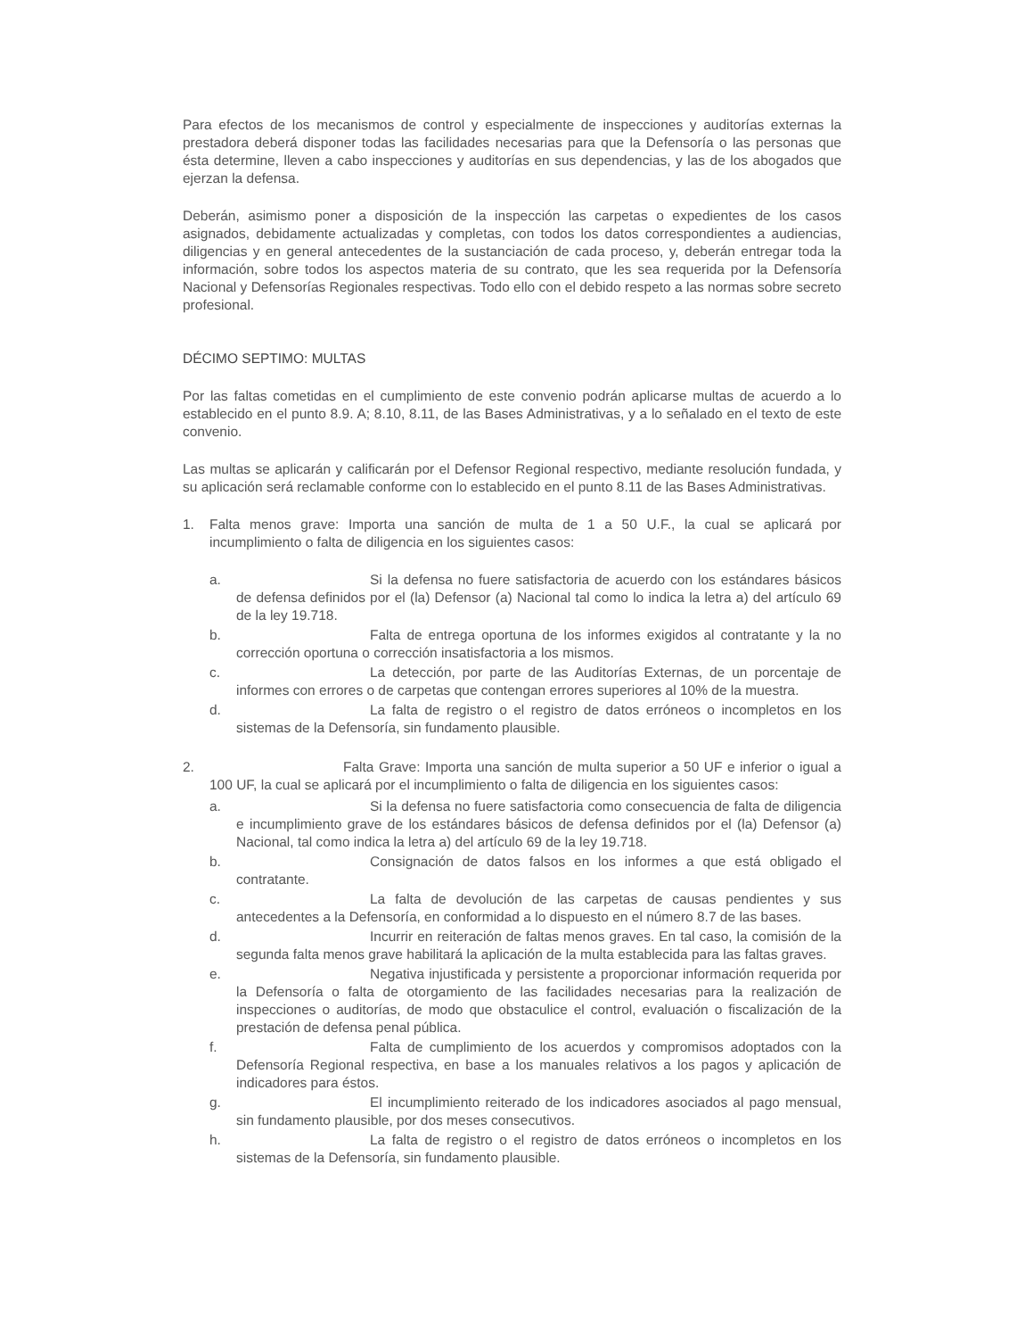Para efectos de los mecanismos de control y especialmente de inspecciones y auditorías externas la prestadora deberá disponer todas las facilidades necesarias para que la Defensoría o las personas que ésta determine, lleven a cabo inspecciones y auditorías en sus dependencias, y las de los abogados que ejerzan la defensa.
Deberán, asimismo poner a disposición de la inspección las carpetas o expedientes de los casos asignados, debidamente actualizadas y completas, con todos los datos correspondientes a audiencias, diligencias y en general antecedentes de la sustanciación de cada proceso, y, deberán entregar toda la información, sobre todos los aspectos materia de su contrato, que les sea requerida por la Defensoría Nacional y Defensorías Regionales respectivas. Todo ello con el debido respeto a las normas sobre secreto profesional.
DÉCIMO SEPTIMO: MULTAS
Por las faltas cometidas en el cumplimiento de este convenio podrán aplicarse multas de acuerdo a lo establecido en el punto 8.9. A; 8.10, 8.11, de las Bases Administrativas, y a lo señalado en el texto de este convenio.
Las multas se aplicarán y calificarán por el Defensor Regional respectivo, mediante resolución fundada, y su aplicación será reclamable conforme con lo establecido en el punto 8.11 de las Bases Administrativas.
1. Falta menos grave: Importa una sanción de multa de 1 a 50 U.F., la cual se aplicará por incumplimiento o falta de diligencia en los siguientes casos:
a. Si la defensa no fuere satisfactoria de acuerdo con los estándares básicos de defensa definidos por el (la) Defensor (a) Nacional tal como lo indica la letra a) del artículo 69 de la ley 19.718.
b. Falta de entrega oportuna de los informes exigidos al contratante y la no corrección oportuna o corrección insatisfactoria a los mismos.
c. La detección, por parte de las Auditorías Externas, de un porcentaje de informes con errores o de carpetas que contengan errores superiores al 10% de la muestra.
d. La falta de registro o el registro de datos erróneos o incompletos en los sistemas de la Defensoría, sin fundamento plausible.
2. Falta Grave: Importa una sanción de multa superior a 50 UF e inferior o igual a 100 UF, la cual se aplicará por el incumplimiento o falta de diligencia en los siguientes casos:
a. Si la defensa no fuere satisfactoria como consecuencia de falta de diligencia e incumplimiento grave de los estándares básicos de defensa definidos por el (la) Defensor (a) Nacional, tal como indica la letra a) del artículo 69 de la ley 19.718.
b. Consignación de datos falsos en los informes a que está obligado el contratante.
c. La falta de devolución de las carpetas de causas pendientes y sus antecedentes a la Defensoría, en conformidad a lo dispuesto en el número 8.7 de las bases.
d. Incurrir en reiteración de faltas menos graves. En tal caso, la comisión de la segunda falta menos grave habilitará la aplicación de la multa establecida para las faltas graves.
e. Negativa injustificada y persistente a proporcionar información requerida por la Defensoría o falta de otorgamiento de las facilidades necesarias para la realización de inspecciones o auditorías, de modo que obstaculice el control, evaluación o fiscalización de la prestación de defensa penal pública.
f. Falta de cumplimiento de los acuerdos y compromisos adoptados con la Defensoría Regional respectiva, en base a los manuales relativos a los pagos y aplicación de indicadores para éstos.
g. El incumplimiento reiterado de los indicadores asociados al pago mensual, sin fundamento plausible, por dos meses consecutivos.
h. La falta de registro o el registro de datos erróneos o incompletos en los sistemas de la Defensoría, sin fundamento plausible.